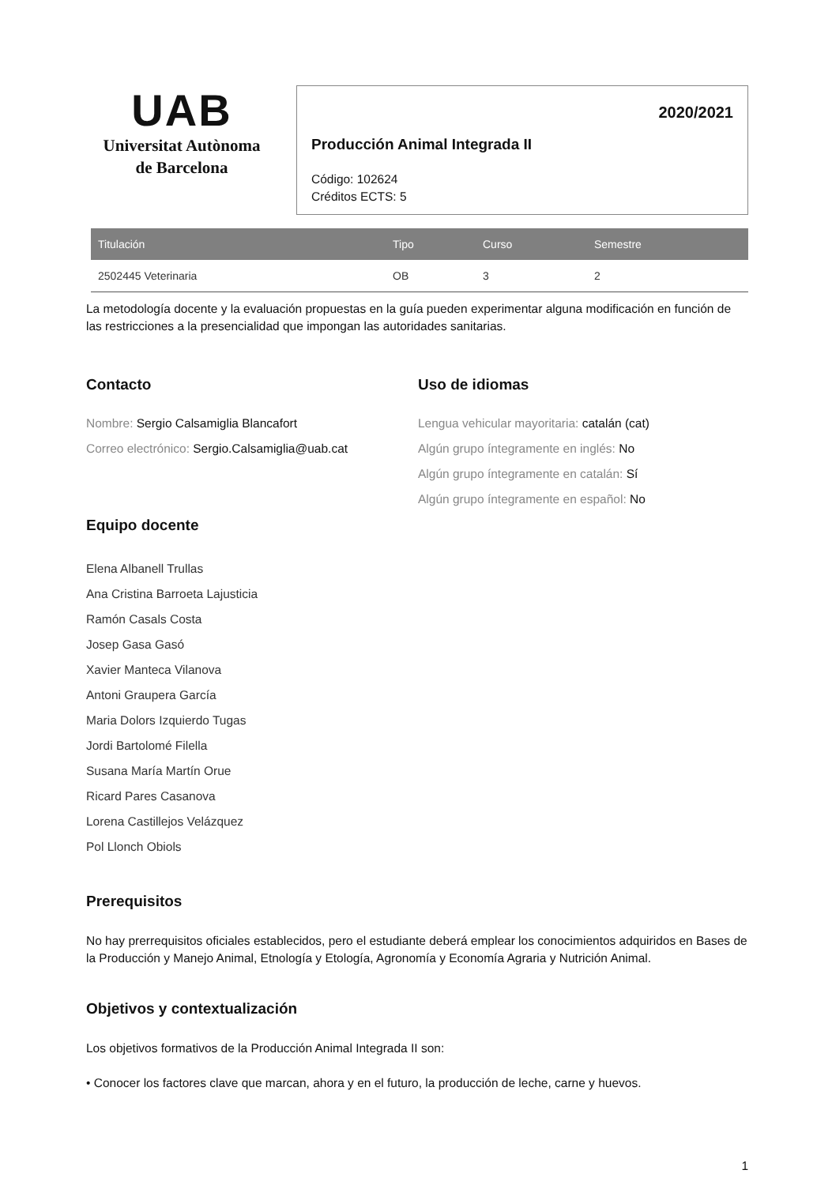UAB
Universitat Autònoma
de Barcelona
2020/2021
Producción Animal Integrada II
Código: 102624
Créditos ECTS: 5
| Titulación | Tipo | Curso | Semestre |
| --- | --- | --- | --- |
| 2502445 Veterinaria | OB | 3 | 2 |
La metodología docente y la evaluación propuestas en la guía pueden experimentar alguna modificación en función de las restricciones a la presencialidad que impongan las autoridades sanitarias.
Contacto
Nombre: Sergio Calsamiglia Blancafort
Correo electrónico: Sergio.Calsamiglia@uab.cat
Uso de idiomas
Lengua vehicular mayoritaria: catalán (cat)
Algún grupo íntegramente en inglés: No
Algún grupo íntegramente en catalán: Sí
Algún grupo íntegramente en español: No
Equipo docente
Elena Albanell Trullas
Ana Cristina Barroeta Lajusticia
Ramón Casals Costa
Josep Gasa Gasó
Xavier Manteca Vilanova
Antoni Graupera García
Maria Dolors Izquierdo Tugas
Jordi Bartolomé Filella
Susana María Martín Orue
Ricard Pares Casanova
Lorena Castillejos Velázquez
Pol Llonch Obiols
Prerequisitos
No hay prerrequisitos oficiales establecidos, pero el estudiante deberá emplear los conocimientos adquiridos en Bases de la Producción y Manejo Animal, Etnología y Etología, Agronomía y Economía Agraria y Nutrición Animal.
Objetivos y contextualización
Los objetivos formativos de la Producción Animal Integrada II son:
• Conocer los factores clave que marcan, ahora y en el futuro, la producción de leche, carne y huevos.
1